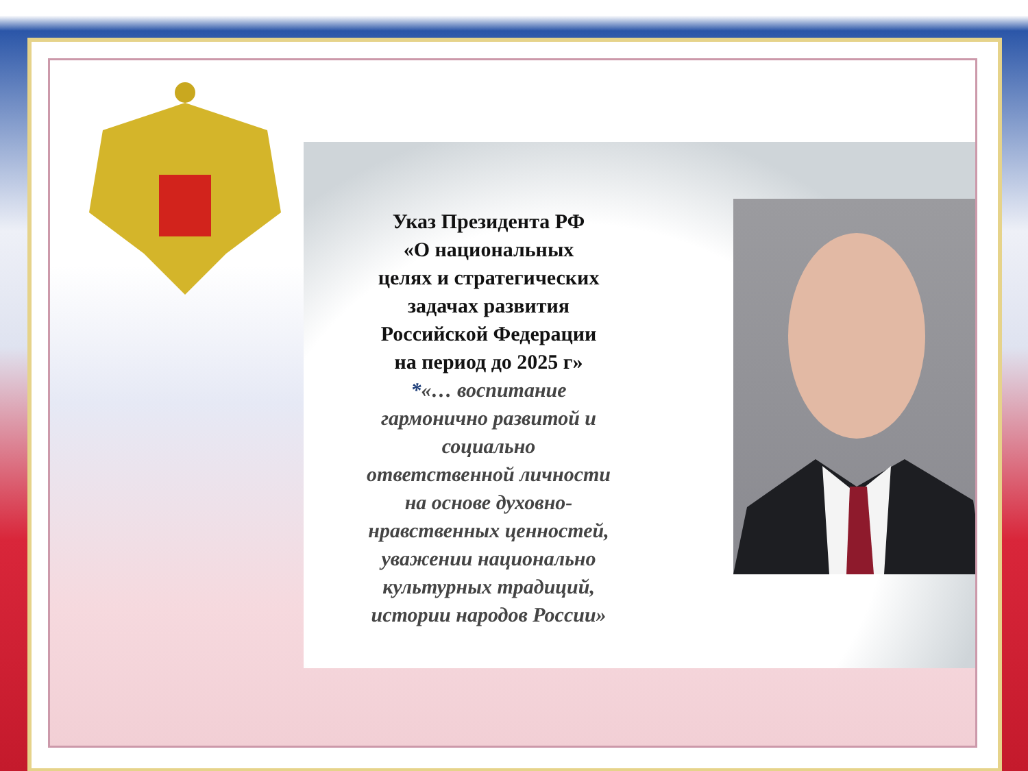Указ Президента РФ
«О национальных
целях и стратегических
задачах развития
Российской Федерации
на период до 2025 г»
*«… воспитание
гармонично развитой и
социально
ответственной личности
на основе духовно-
нравственных ценностей,
уважении национально
культурных традиций,
истории народов России»